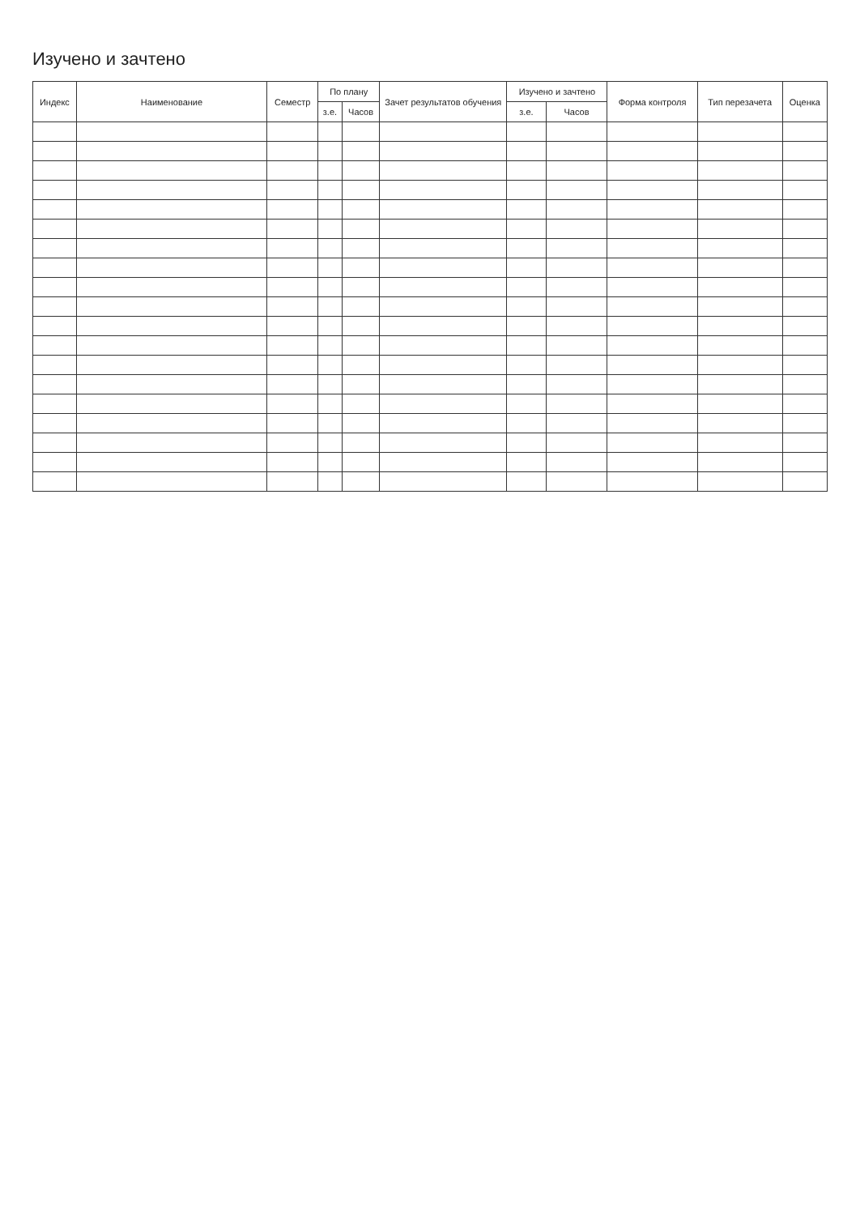Изучено и зачтено
| Индекс | Наименование | Семестр | По плану | | Зачет результатов обучения | Изучено и зачтено | | Форма контроля | Тип перезачета | Оценка |
| --- | --- | --- | --- | --- | --- | --- | --- | --- | --- | --- |
| | | | з.е. | Часов | | з.е. | Часов | | | |